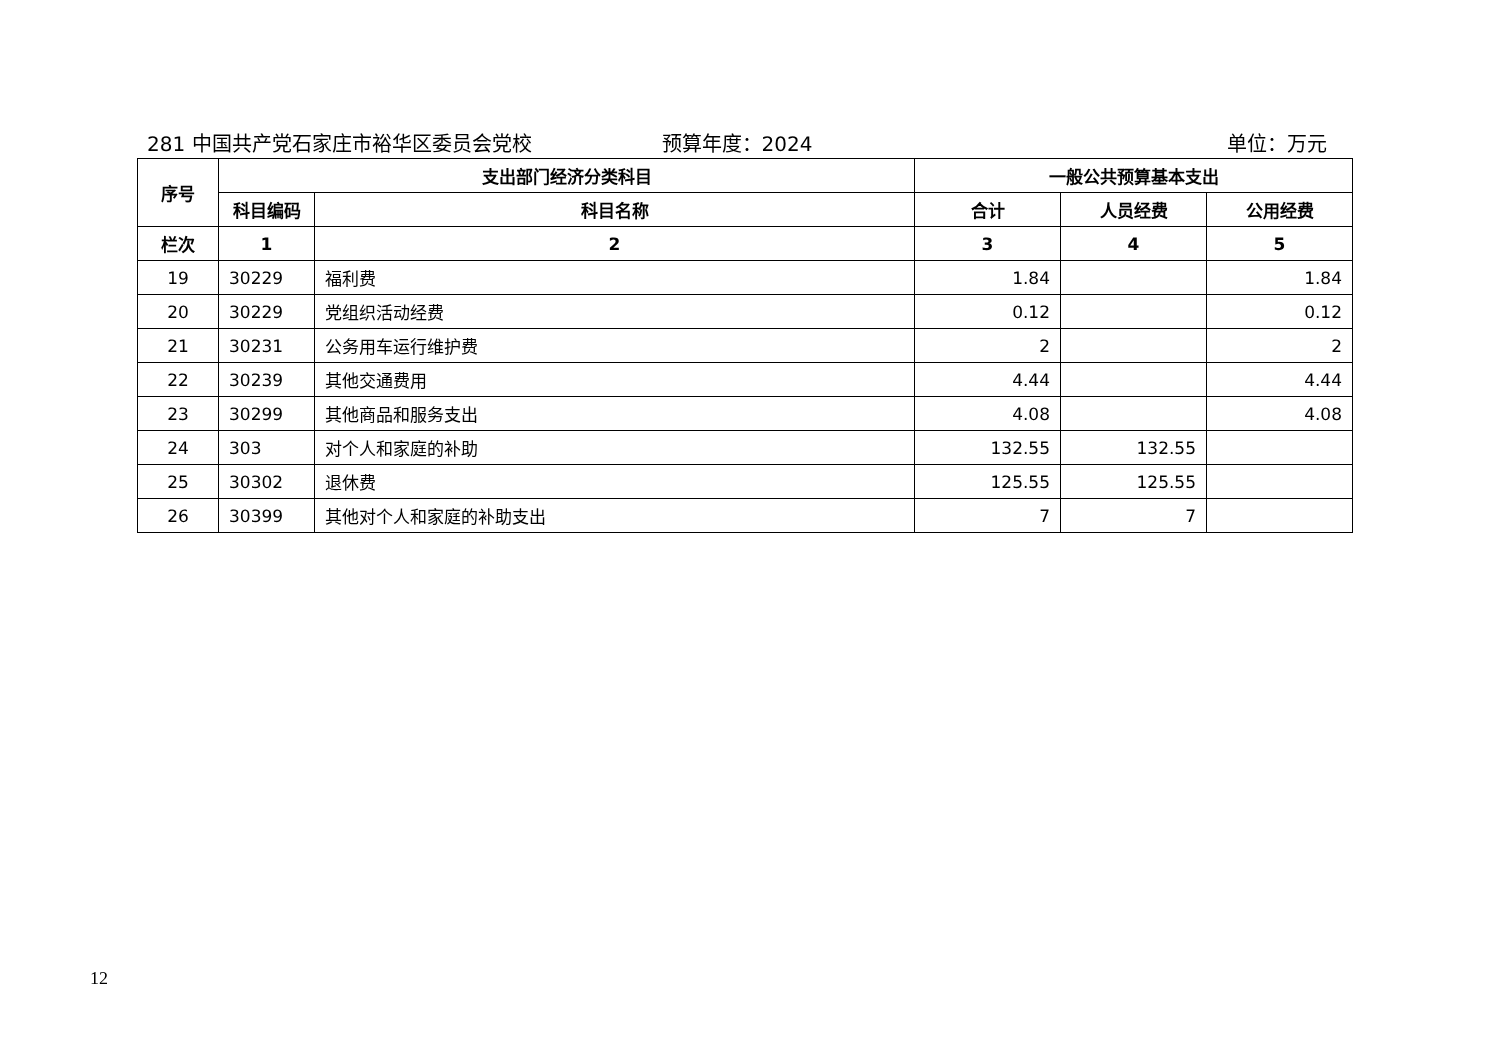281 中国共产党石家庄市裕华区委员会党校
预算年度：2024 单位：万元
| 序号 | 支出部门经济分类科目 | | 一般公共预算基本支出 | | |
| --- | --- | --- | --- | --- | --- |
| | 科目编码 | 科目名称 | 合计 | 人员经费 | 公用经费 |
| 栏次 | 1 | 2 | 3 | 4 | 5 |
| 19 | 30229 | 福利费 | 1.84 | | 1.84 |
| 20 | 30229 | 党组织活动经费 | 0.12 | | 0.12 |
| 21 | 30231 | 公务用车运行维护费 | 2 | | 2 |
| 22 | 30239 | 其他交通费用 | 4.44 | | 4.44 |
| 23 | 30299 | 其他商品和服务支出 | 4.08 | | 4.08 |
| 24 | 303 | 对个人和家庭的补助 | 132.55 | 132.55 | |
| 25 | 30302 | 退休费 | 125.55 | 125.55 | |
| 26 | 30399 | 其他对个人和家庭的补助支出 | 7 | 7 | |
12